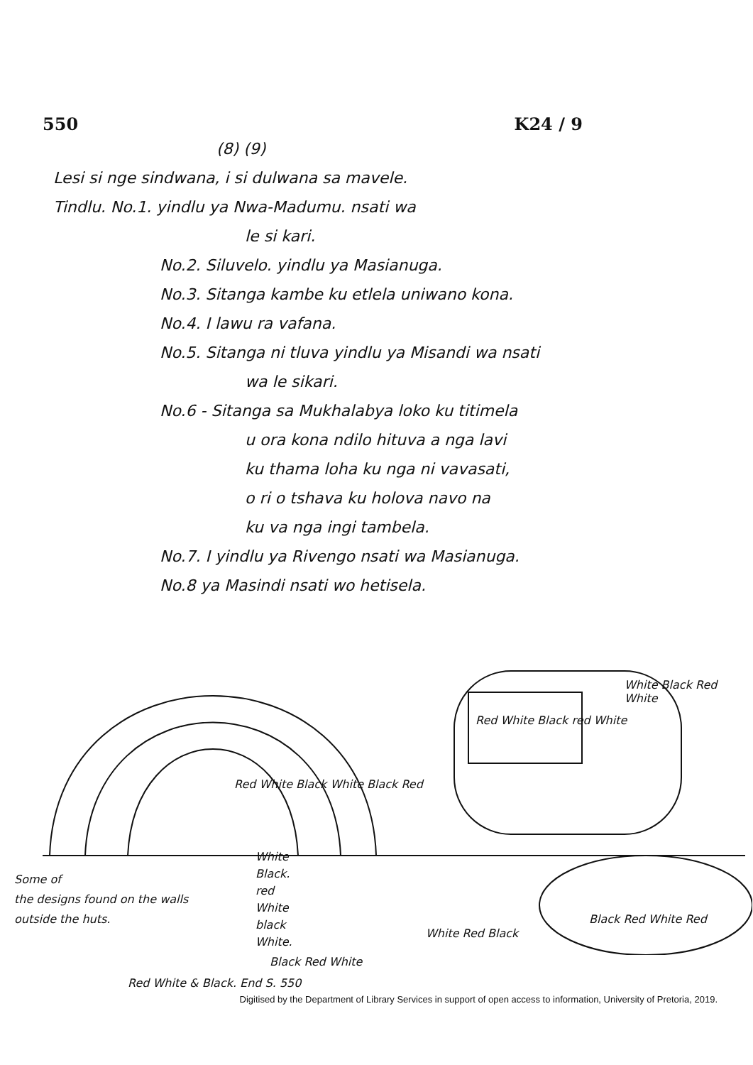550 K24 / 9
(8) (9)
Lesi si nge sindwana, i si dulwana sa mavele.
Tindlu. No.1. yindlu ya Nwa-Madumu. nsati wa
le si kari.
No.2. Siluvelo. yindlu ya Masianuga.
No.3. Sitanga kambe ku etlela uniwano kona.
No.4. I lawu ra vafana.
No.5. Sitanga ni tluva yindlu ya Misandi wa nsati
wa le sikari.
No.6 - Sitanga sa Mukhalabya loko ku titimela
u ora kona ndilo hituva a nga lavi
ku thama loha ku nga ni vavasati,
o ri o tshava ku holova navo na
ku va nga ingi tambela.
No.7. I yindlu ya Rivengo nsati wa Masianuga.
No.8 ya Masindi nsati wo hetisela.
Red White Black White Black Red
Red White Black red White
White Black Red White
White
Black.
red
White
black
White.
Some of
the designs found on the walls outside the huts.
Black Red White
White Red Black
Black Red White Red
Red White & Black. End S. 550
Digitised by the Department of Library Services in support of open access to information, University of Pretoria, 2019.